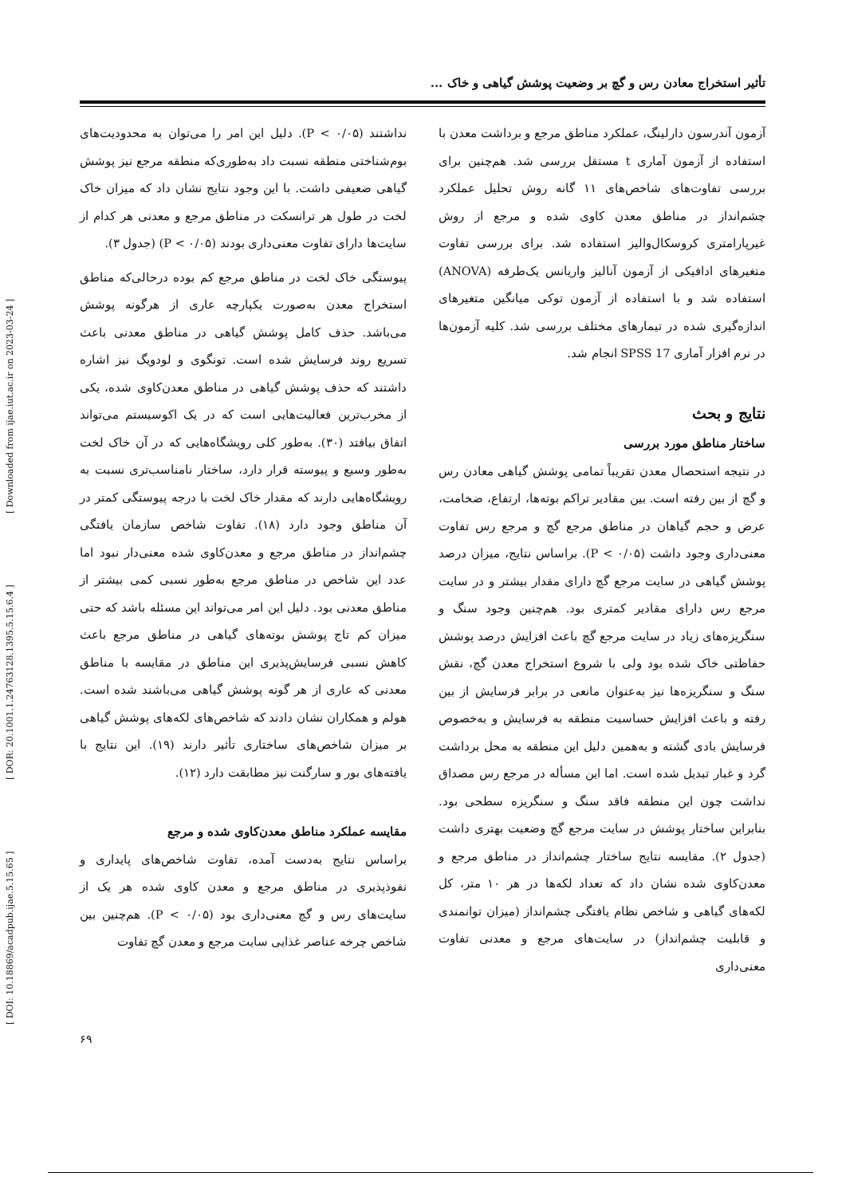[ DOI: 10.18869/acadpub.ijae.5.15.65 ] [ DOR: 20.1001.1.24763128.1395.5.15.6.4 ] [ Downloaded from ijae.iut.ac.ir on 2023-03-24 ]
تأثیر استخراج معادن رس و گچ بر وضعیت پوشش گیاهی و خاک ...
آزمون آندرسون دارلینگ، عملکرد مناطق مرجع و برداشت معدن با استفاده از آزمون آماری t مستقل بررسی شد. هم‌چنین برای بررسی تفاوت‌های شاخص‌های ۱۱ گانه روش تحلیل عملکرد چشم‌انداز در مناطق معدن کاوی شده و مرجع از روش غیرپارامتری کروسکال‌والیز استفاده شد. برای بررسی تفاوت متغیرهای ادافیکی از آزمون آنالیز واریانس یک‌طرفه (ANOVA) استفاده شد و با استفاده از آزمون توکی میانگین متغیرهای اندازه‌گیری شده در تیمارهای مختلف بررسی شد. کلیه آزمون‌ها در نرم افزار آماری SPSS 17 انجام شد.
نتایج و بحث
ساختار مناطق مورد بررسی
در نتیجه استحصال معدن تقریباً تمامی پوشش گیاهی معادن رس و گچ از بین رفته است. بین مقادیر تراکم بوته‌ها، ارتفاع، ضخامت، عرض و حجم گیاهان در مناطق مرجع گچ و مرجع رس تفاوت معنی‌داری وجود داشت (P < ۰/۰۵). براساس نتایج، میزان درصد پوشش گیاهی در سایت مرجع گچ دارای مقدار بیشتر و در سایت مرجع رس دارای مقادیر کمتری بود. هم‌چنین وجود سنگ و سنگریزه‌های زیاد در سایت مرجع گچ باعث افزایش درصد پوشش حفاظتی خاک شده بود ولی با شروع استخراج معدن گچ، نقش سنگ و سنگریزه‌ها نیز به‌عنوان مانعی در برابر فرسایش از بین رفته و باعث افزایش حساسیت منطقه به فرسایش و به‌خصوص فرسایش بادی گشته و به‌همین دلیل این منطقه به محل برداشت گرد و غبار تبدیل شده است. اما این مسأله در مرجع رس مصداق نداشت چون این منطقه فاقد سنگ و سنگریزه سطحی بود. بنابراین ساختار پوشش در سایت مرجع گچ وضعیت بهتری داشت (جدول ۲). مقایسه نتایج ساختار چشم‌انداز در مناطق مرجع و معدن‌کاوی شده نشان داد که تعداد لکه‌ها در هر ۱۰ متر، کل لکه‌های گیاهی و شاخص نظام یافتگی چشم‌انداز (میزان توانمندی و قابلیت چشم‌انداز) در سایت‌های مرجع و معدنی تفاوت معنی‌داری
نداشتند (P < ۰/۰۵). دلیل این امر را می‌توان به محدودیت‌های بوم‌شناختی منطقه نسبت داد به‌طوری‌که منطقه مرجع نیز پوشش گیاهی ضعیفی داشت. با این وجود نتایج نشان داد که میزان خاک لخت در طول هر ترانسکت در مناطق مرجع و معدنی هر کدام از سایت‌ها دارای تفاوت معنی‌داری بودند (P < ۰/۰۵) (جدول ۳).
پیوستگی خاک لخت در مناطق مرجع کم بوده درحالی‌که مناطق استخراج معدن به‌صورت یکپارچه عاری از هرگونه پوشش می‌باشد. حذف کامل پوشش گیاهی در مناطق معدنی باعث تسریع روند فرسایش شده است. تونگوی و لودویگ نیز اشاره داشتند که حذف پوشش گیاهی در مناطق معدن‌کاوی شده، یکی از مخرب‌ترین فعالیت‌هایی است که در یک اکوسیستم می‌تواند اتفاق بیافتد (۳۰). به‌طور کلی رویشگاه‌هایی که در آن خاک لخت به‌طور وسیع و پیوسته قرار دارد، ساختار نامناسب‌تری نسبت به رویشگاه‌هایی دارند که مقدار خاک لخت با درجه پیوستگی کمتر در آن مناطق وجود دارد (۱۸). تفاوت شاخص سازمان یافتگی چشم‌انداز در مناطق مرجع و معدن‌کاوی شده معنی‌دار نبود اما عدد این شاخص در مناطق مرجع به‌طور نسبی کمی بیشتر از مناطق معدنی بود. دلیل این امر می‌تواند این مسئله باشد که حتی میزان کم تاج پوشش بوته‌های گیاهی در مناطق مرجع باعث کاهش نسبی فرسایش‌پذیری این مناطق در مقایسه با مناطق معدنی که عاری از هر گونه پوشش گیاهی می‌باشند شده است. هولم و همکاران نشان دادند که شاخص‌های لکه‌های پوشش گیاهی بر میزان شاخص‌های ساختاری تأثیر دارند (۱۹). این نتایج با یافته‌های بور و سارگنت نیز مطابقت دارد (۱۲).
مقایسه عملکرد مناطق معدن‌کاوی شده و مرجع
براساس نتایج به‌دست آمده، تفاوت شاخص‌های پایداری و نفوذپذیری در مناطق مرجع و معدن کاوی شده هر یک از سایت‌های رس و گچ معنی‌داری بود (P < ۰/۰۵). هم‌چنین بین شاخص چرخه عناصر غذایی سایت مرجع و معدن گچ تفاوت
۶۹